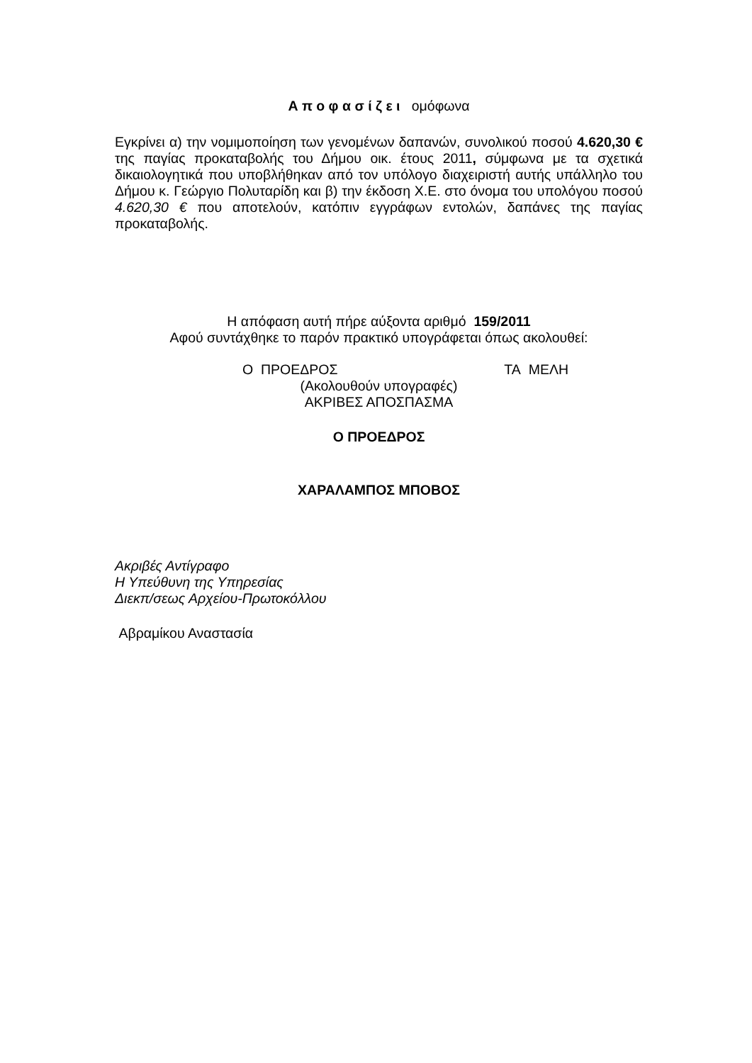Α π ο φ α σ ί ζ ε ι ομόφωνα
Εγκρίνει α) την νομιμοποίηση των γενομένων δαπανών, συνολικού ποσού 4.620,30 € της παγίας προκαταβολής του Δήμου οικ. έτους 2011, σύμφωνα με τα σχετικά δικαιολογητικά που υποβλήθηκαν από τον υπόλογο διαχειριστή αυτής υπάλληλο του Δήμου κ. Γεώργιο Πολυταρίδη και β) την έκδοση Χ.Ε. στο όνομα του υπολόγου ποσού 4.620,30 € που αποτελούν, κατόπιν εγγράφων εντολών, δαπάνες της παγίας προκαταβολής.
Η απόφαση αυτή πήρε αύξοντα αριθμό 159/2011
Αφού συντάχθηκε το παρόν πρακτικό υπογράφεται όπως ακολουθεί:
Ο ΠΡΟΕΔΡΟΣ ΤΑ ΜΕΛΗ
(Ακολουθούν υπογραφές)
ΑΚΡΙΒΕΣ ΑΠΟΣΠΑΣΜΑ
Ο ΠΡΟΕΔΡΟΣ
ΧΑΡΑΛΑΜΠΟΣ ΜΠΟΒΟΣ
Ακριβές Αντίγραφο
Η Υπεύθυνη της Υπηρεσίας
Διεκπ/σεως Αρχείου-Πρωτοκόλλου
Αβραμίκου Αναστασία